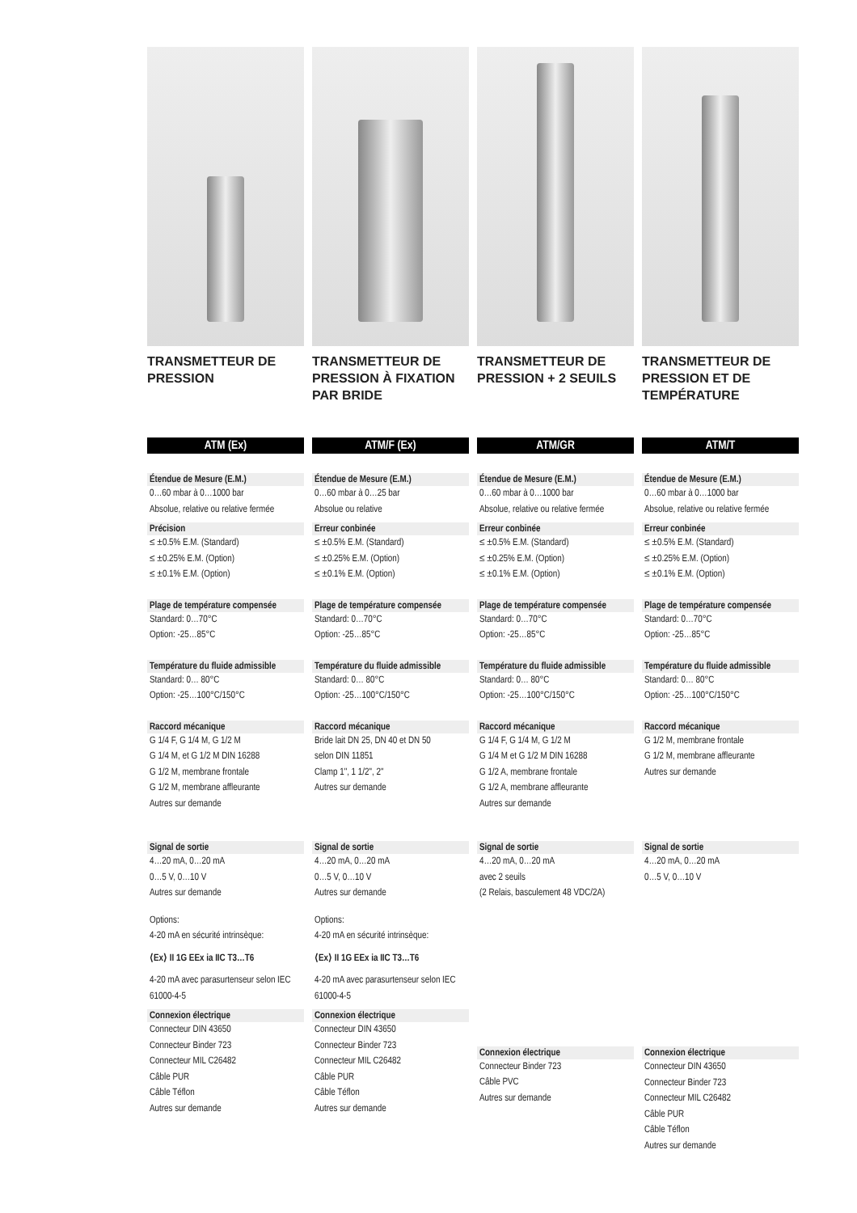TRANSMETTEUR DE PRESSION
ATM (Ex)
Étendue de Mesure (E.M.)
0…60 mbar à 0…1000 bar
Absolue, relative ou relative fermée
Précision
≤ ±0.5% E.M. (Standard)
≤ ±0.25% E.M. (Option)
≤ ±0.1% E.M. (Option)
Plage de température compensée
Standard: 0…70°C
Option: -25…85°C
Température du fluide admissible
Standard: 0… 80°C
Option: -25…100°C/150°C
Raccord mécanique
G 1/4 F, G 1/4 M, G 1/2 M
G 1/4 M, et G 1/2 M DIN 16288
G 1/2 M, membrane frontale
G 1/2 M, membrane affleurante
Autres sur demande
Signal de sortie
4…20 mA, 0…20 mA
0…5 V, 0…10 V
Autres sur demande
Options:
4-20 mA en sécurité intrinsèque:
⟨Ex⟩ II 1G EEx ia IIC T3…T6
4-20 mA avec parasurtenseur selon IEC 61000-4-5
Connexion électrique
Connecteur DIN 43650
Connecteur Binder 723
Connecteur MIL C26482
Câble PUR
Câble Téflon
Autres sur demande
TRANSMETTEUR DE PRESSION À FIXATION PAR BRIDE
ATM/F (Ex)
Étendue de Mesure (E.M.)
0…60 mbar à 0…25 bar
Absolue ou relative
Erreur conbinée
≤ ±0.5% E.M. (Standard)
≤ ±0.25% E.M. (Option)
≤ ±0.1% E.M. (Option)
Plage de température compensée
Standard: 0…70°C
Option: -25…85°C
Température du fluide admissible
Standard: 0… 80°C
Option: -25…100°C/150°C
Raccord mécanique
Bride lait DN 25, DN 40 et DN 50
selon DIN 11851
Clamp 1", 1 1/2", 2"
Autres sur demande
Signal de sortie
4…20 mA, 0…20 mA
0…5 V, 0…10 V
Autres sur demande
Options:
4-20 mA en sécurité intrinsèque:
⟨Ex⟩ II 1G EEx ia IIC T3…T6
4-20 mA avec parasurtenseur selon IEC 61000-4-5
Connexion électrique
Connecteur DIN 43650
Connecteur Binder 723
Connecteur MIL C26482
Câble PUR
Câble Téflon
Autres sur demande
TRANSMETTEUR DE PRESSION + 2 SEUILS
ATM/GR
Étendue de Mesure (E.M.)
0…60 mbar à 0…1000 bar
Absolue, relative ou relative fermée
Erreur conbinée
≤ ±0.5% E.M. (Standard)
≤ ±0.25% E.M. (Option)
≤ ±0.1% E.M. (Option)
Plage de température compensée
Standard: 0…70°C
Option: -25…85°C
Température du fluide admissible
Standard: 0… 80°C
Option: -25…100°C/150°C
Raccord mécanique
G 1/4 F, G 1/4 M, G 1/2 M
G 1/4 M et G 1/2 M DIN 16288
G 1/2 A, membrane frontale
G 1/2 A, membrane affleurante
Autres sur demande
Signal de sortie
4…20 mA, 0…20 mA
avec 2 seuils
(2 Relais, basculement 48 VDC/2A)
Connexion électrique
Connecteur Binder 723
Câble PVC
Autres sur demande
TRANSMETTEUR DE PRESSION ET DE TEMPÉRATURE
ATM/T
Étendue de Mesure (E.M.)
0…60 mbar à 0…1000 bar
Absolue, relative ou relative fermée
Erreur conbinée
≤ ±0.5% E.M. (Standard)
≤ ±0.25% E.M. (Option)
≤ ±0.1% E.M. (Option)
Plage de température compensée
Standard: 0…70°C
Option: -25…85°C
Température du fluide admissible
Standard: 0… 80°C
Option: -25…100°C/150°C
Raccord mécanique
G 1/2 M, membrane frontale
G 1/2 M, membrane affleurante
Autres sur demande
Signal de sortie
4…20 mA, 0…20 mA
0…5 V, 0…10 V
Connexion électrique
Connecteur DIN 43650
Connecteur Binder 723
Connecteur MIL C26482
Câble PUR
Câble Téflon
Autres sur demande